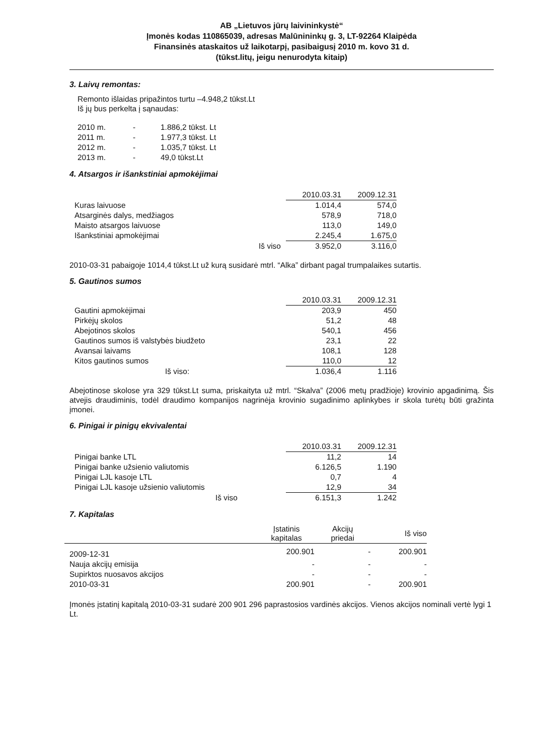AB „Lietuvos jūrų laivininkystė“
Įmonės kodas 110865039, adresas Malūnininkų g. 3, LT-92264 Klaipėda
Finansinės ataskaitos už laikotarpį, pasibaigusį 2010 m. kovo 31 d.
(tūkst.litų, jeigu nenurodyta kitaip)
3. Laivų remontas:
Remonto išlaidas pripažintos turtu –4.948,2 tūkst.Lt
Iš jų bus perkelta į sąnaudas:
| 2010 m. | - | 1.886,2 tūkst. Lt |
| 2011 m. | - | 1.977,3 tūkst. Lt |
| 2012 m. | - | 1.035,7 tūkst. Lt |
| 2013 m. | - | 49,0 tūkst.Lt |
4. Atsargos ir išankstiniai apmokėjimai
| | 2010.03.31 | 2009.12.31 |
| Kuras laivuose | 1.014,4 | 574,0 |
| Atsarginės dalys, medžiagos | 578,9 | 718,0 |
| Maisto atsargos laivuose | 113,0 | 149,0 |
| Išankstiniai apmokėjimai | 2.245,4 | 1.675,0 |
| Iš viso | 3.952,0 | 3.116,0 |
2010-03-31 pabaigoje 1014,4 tūkst.Lt už kurą susidarė mtrl. “Alka” dirbant pagal trumpalaikes sutartis.
5. Gautinos sumos
| | 2010.03.31 | 2009.12.31 |
| Gautini apmokėjimai | 203,9 | 450 |
| Pirkėjų skolos | 51,2 | 48 |
| Abejotinos skolos | 540,1 | 456 |
| Gautinos sumos iš valstybės biudžeto | 23,1 | 22 |
| Avansai laivams | 108,1 | 128 |
| Kitos gautinos sumos | 110,0 | 12 |
| Iš viso: | 1.036,4 | 1.116 |
Abejotinose skolose yra 329 tūkst.Lt suma, priskaityta už mtrl. “Skalva” (2006 metų pradžioje) krovinio apgadinimą. Šis atvejis draudiminis, todėl draudimo kompanijos nagrinėja krovinio sugadinimo aplinkybes ir skola turėtų būti gražinta įmonei.
6. Pinigai ir pinigų ekvivalentai
| | 2010.03.31 | 2009.12.31 |
| Pinigai banke LTL | 11,2 | 14 |
| Pinigai banke užsienio valiutomis | 6.126,5 | 1.190 |
| Pinigai LJL kasoje LTL | 0,7 | 4 |
| Pinigai LJL kasoje užsienio valiutomis | 12,9 | 34 |
| Iš viso | 6.151,3 | 1.242 |
7. Kapitalas
| | Įstatinis kapitalas | Akcijų priedai | Iš viso |
| 2009-12-31 | 200.901 | - | 200.901 |
| Nauja akcijų emisija | - | - | - |
| Supirktos nuosavos akcijos | - | - | - |
| 2010-03-31 | 200.901 | - | 200.901 |
Įmonės įstatinį kapitalą 2010-03-31 sudarė 200 901 296 paprastosios vardinės akcijos. Vienos akcijos nominali vertė lygi 1 Lt.